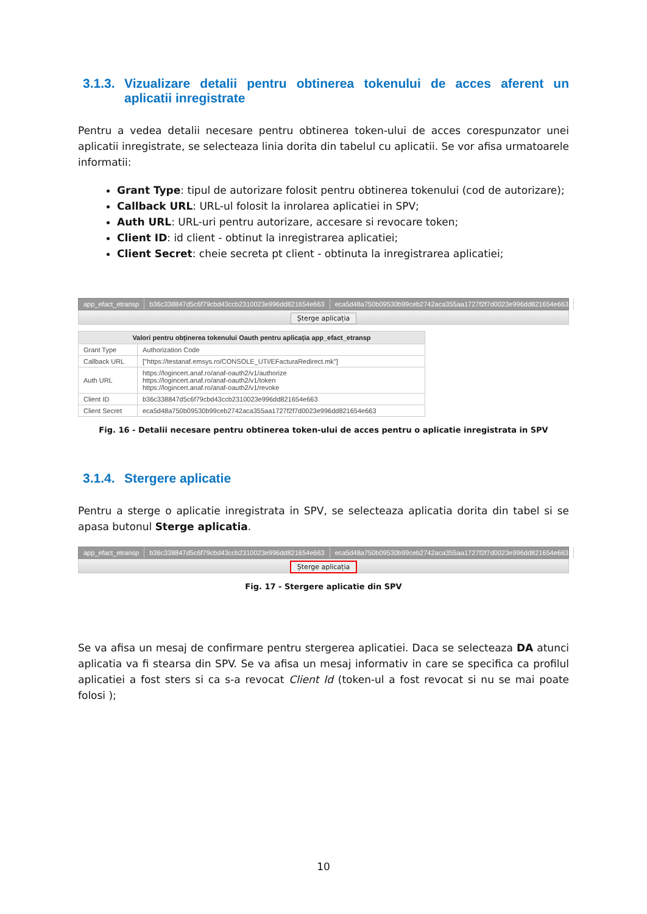3.1.3. Vizualizare detalii pentru obtinerea tokenului de acces aferent un aplicatii inregistrate
Pentru a vedea detalii necesare pentru obtinerea token-ului de acces corespunzator unei aplicatii inregistrate, se selecteaza linia dorita din tabelul cu aplicatii. Se vor afisa urmatoarele informatii:
Grant Type: tipul de autorizare folosit pentru obtinerea tokenului (cod de autorizare);
Callback URL: URL-ul folosit la inrolarea aplicatiei in SPV;
Auth URL: URL-uri pentru autorizare, accesare si revocare token;
Client ID: id client - obtinut la inregistrarea aplicatiei;
Client Secret: cheie secreta pt client - obtinuta la inregistrarea aplicatiei;
app_efact_etransp b36c338847d5c6f79cbd43ccb2310023e996dd821654e663 eca5d48a750b09530b99ceb2742aca355aa1727f2f7d0023e996dd821654e663
Șterge aplicația
| Valori pentru obținerea tokenului Oauth pentru aplicația app_efact_etransp | |
| --- | --- |
| Grant Type | Authorization Code |
| Callback URL | ["https://testanaf.emsys.ro/CONSOLE_UTI/EFacturaRedirect.mk"] |
| Auth URL | https://logincert.anaf.ro/anaf-oauth2/v1/authorize https://logincert.anaf.ro/anaf-oauth2/v1/token https://logincert.anaf.ro/anaf-oauth2/v1/revoke |
| Client ID | b36c338847d5c6f79cbd43ccb2310023e996dd821654e663 |
| Client Secret | eca5d48a750b09530b99ceb2742aca355aa1727f2f7d0023e996dd821654e663 |
Fig. 16 - Detalii necesare pentru obtinerea token-ului de acces pentru o aplicatie inregistrata in SPV
3.1.4. Stergere aplicatie
Pentru a sterge o aplicatie inregistrata in SPV, se selecteaza aplicatia dorita din tabel si se apasa butonul Sterge aplicatia.
app_efact_etransp b36c338847d5c6f79cbd43ccb2310023e996dd821654e663 eca5d48a750b09530b99ceb2742aca355aa1727f2f7d0023e996dd821654e663
Șterge aplicația
Fig. 17 - Stergere aplicatie din SPV
Se va afisa un mesaj de confirmare pentru stergerea aplicatiei. Daca se selecteaza DA atunci aplicatia va fi stearsa din SPV. Se va afisa un mesaj informativ in care se specifica ca profilul aplicatiei a fost sters si ca s-a revocat Client Id (token-ul a fost revocat si nu se mai poate folosi );
10